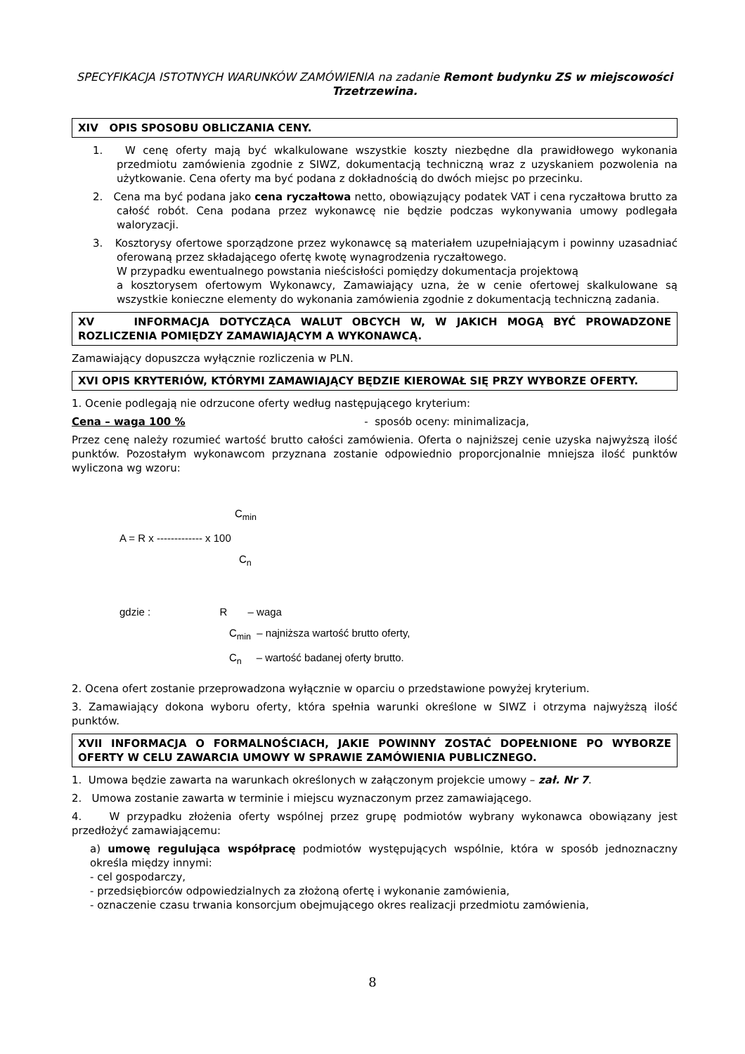SPECYFIKACJA ISTOTNYCH WARUNKÓW ZAMÓWIENIA na zadanie Remont budynku ZS w miejscowości Trzetrzewina.
XIV OPIS SPOSOBU OBLICZANIA CENY.
1. W cenę oferty mają być wkalkulowane wszystkie koszty niezbędne dla prawidłowego wykonania przedmiotu zamówienia zgodnie z SIWZ, dokumentacją techniczną wraz z uzyskaniem pozwolenia na użytkowanie. Cena oferty ma być podana z dokładnością do dwóch miejsc po przecinku.
2. Cena ma być podana jako cena ryczałtowa netto, obowiązujący podatek VAT i cena ryczałtowa brutto za całość robót. Cena podana przez wykonawcę nie będzie podczas wykonywania umowy podlegała waloryzacji.
3. Kosztorysy ofertowe sporządzone przez wykonawcę są materiałem uzupełniającym i powinny uzasadniać oferowaną przez składającego ofertę kwotę wynagrodzenia ryczałtowego.
W przypadku ewentualnego powstania nieścisłości pomiędzy dokumentacja projektową
a kosztorysem ofertowym Wykonawcy, Zamawiający uzna, że w cenie ofertowej skalkulowane są wszystkie konieczne elementy do wykonania zamówienia zgodnie z dokumentacją techniczną zadania.
XV INFORMACJA DOTYCZĄCA WALUT OBCYCH W, W JAKICH MOGĄ BYĆ PROWADZONE ROZLICZENIA POMIĘDZY ZAMAWIAJĄCYM A WYKONAWCĄ.
Zamawiający dopuszcza wyłącznie rozliczenia w PLN.
XVI OPIS KRYTERIÓW, KTÓRYMI ZAMAWIAJĄCY BĘDZIE KIEROWAŁ SIĘ PRZY WYBORZE OFERTY.
1. Ocenie podlegają nie odrzucone oferty według następującego kryterium:
Cena – waga 100 % - sposób oceny: minimalizacja,
Przez cenę należy rozumieć wartość brutto całości zamówienia. Oferta o najniższej cenie uzyska najwyższą ilość punktów. Pozostałym wykonawcom przyznana zostanie odpowiednio proporcjonalnie mniejsza ilość punktów wyliczona wg wzoru:
C<sub>min</sub>
A = R x ------------- x 100
C<sub>n</sub>
gdzie : R – waga
C<sub>min</sub> – najniższa wartość brutto oferty,
C<sub>n</sub> – wartość badanej oferty brutto.
2. Ocena ofert zostanie przeprowadzona wyłącznie w oparciu o przedstawione powyżej kryterium.
3. Zamawiający dokona wyboru oferty, która spełnia warunki określone w SIWZ i otrzyma najwyższą ilość punktów.
XVII INFORMACJA O FORMALNOŚCIACH, JAKIE POWINNY ZOSTAĆ DOPEŁNIONE PO WYBORZE OFERTY W CELU ZAWARCIA UMOWY W SPRAWIE ZAMÓWIENIA PUBLICZNEGO.
1. Umowa będzie zawarta na warunkach określonych w załączonym projekcie umowy – zał. Nr 7.
2. Umowa zostanie zawarta w terminie i miejscu wyznaczonym przez zamawiającego.
4. W przypadku złożenia oferty wspólnej przez grupę podmiotów wybrany wykonawca obowiązany jest przedłożyć zamawiającemu:
a) umowę regulująca współpracę podmiotów występujących wspólnie, która w sposób jednoznaczny określa między innymi:
- cel gospodarczy,
- przedsiębiorców odpowiedzialnych za złożoną ofertę i wykonanie zamówienia,
- oznaczenie czasu trwania konsorcjum obejmującego okres realizacji przedmiotu zamówienia,
8